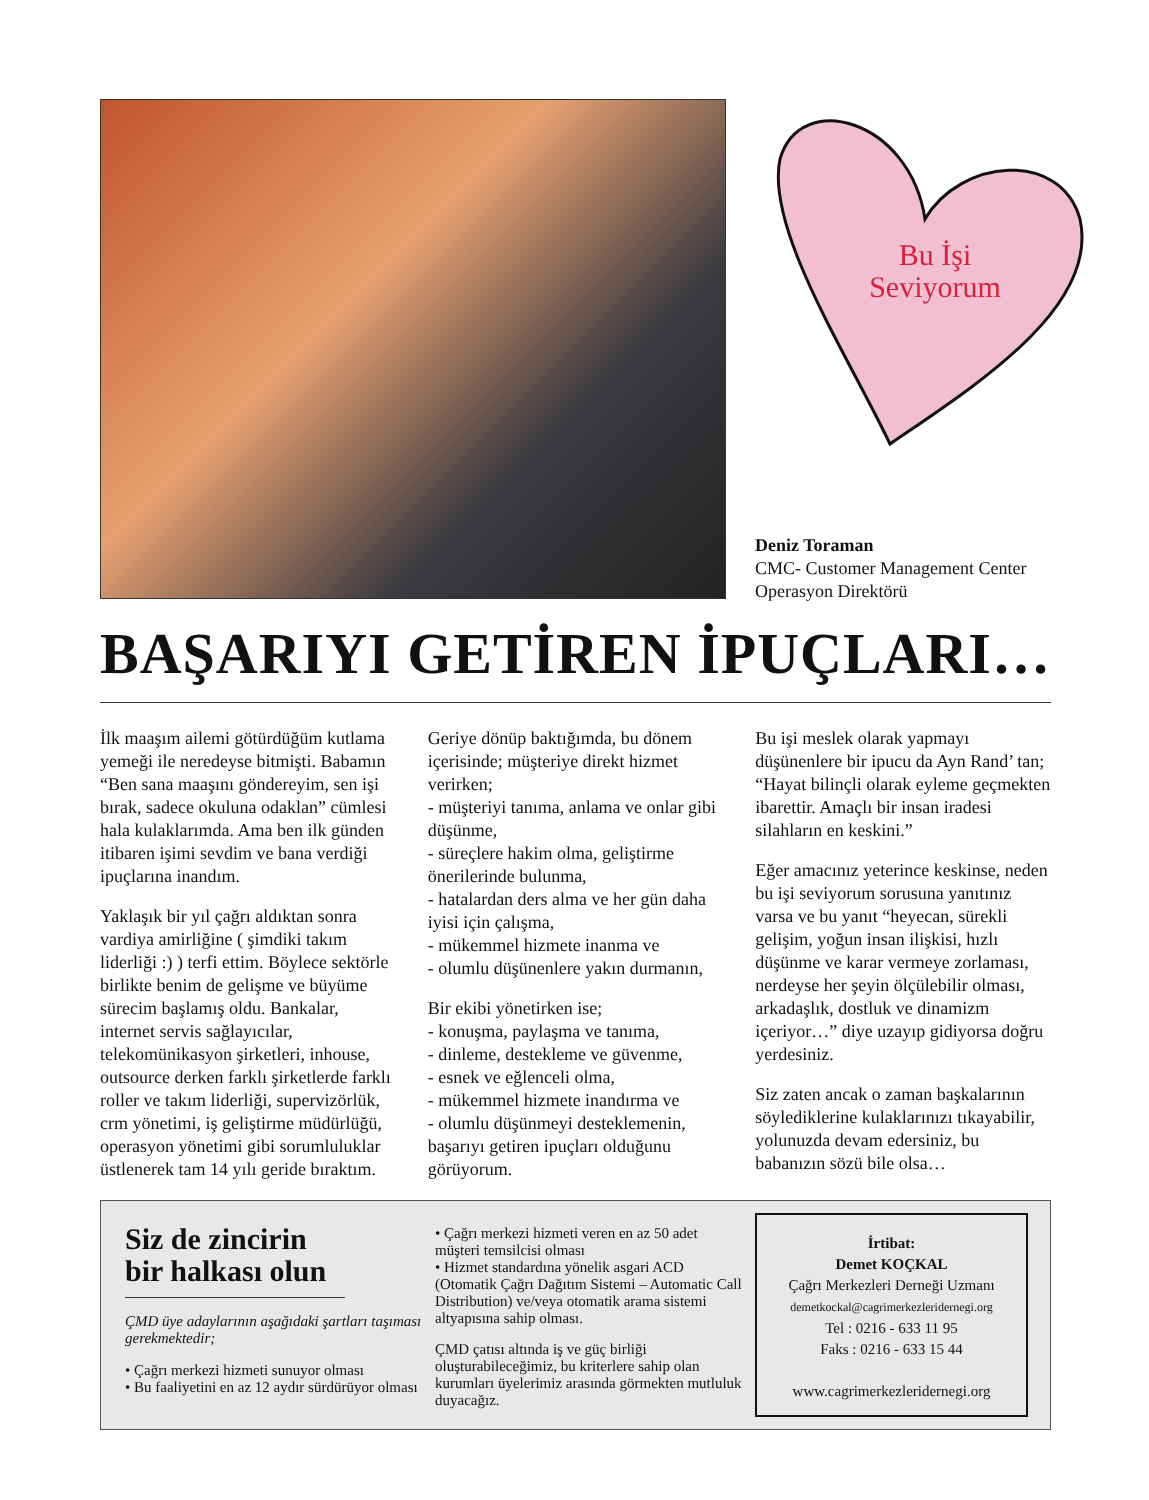Bu İşi Seviyorum
Deniz Toraman
CMC- Customer Management Center
Operasyon Direktörü
BAŞARIYI GETİREN İPUÇLARI…
İlk maaşım ailemi götürdüğüm kutlama yemeği ile neredeyse bitmişti. Babamın “Ben sana maaşını göndereyim, sen işi bırak, sadece okuluna odaklan” cümlesi hala kulaklarımda. Ama ben ilk günden itibaren işimi sevdim ve bana verdiği ipuçlarına inandım.
Yaklaşık bir yıl çağrı aldıktan sonra vardiya amirliğine ( şimdiki takım liderliği :) ) terfi ettim. Böylece sektörle birlikte benim de gelişme ve büyüme sürecim başlamış oldu. Bankalar, internet servis sağlayıcılar, telekomünikasyon şirketleri, inhouse, outsource derken farklı şirketlerde farklı roller ve takım liderliği, supervizörlük, crm yönetimi, iş geliştirme müdürlüğü, operasyon yönetimi gibi sorumluluklar üstlenerek tam 14 yılı geride bıraktım.
Geriye dönüp baktığımda, bu dönem içerisinde; müşteriye direkt hizmet verirken;
- müşteriyi tanıma, anlama ve onlar gibi düşünme,
- süreçlere hakim olma, geliştirme önerilerinde bulunma,
- hatalardan ders alma ve her gün daha iyisi için çalışma,
- mükemmel hizmete inanma ve
- olumlu düşünenlere yakın durmanın,
Bir ekibi yönetirken ise;
- konuşma, paylaşma ve tanıma,
- dinleme, destekleme ve güvenme,
- esnek ve eğlenceli olma,
- mükemmel hizmete inandırma ve
- olumlu düşünmeyi desteklemenin, başarıyı getiren ipuçları olduğunu görüyorum.
Bu işi meslek olarak yapmayı düşünenlere bir ipucu da Ayn Rand’ tan; “Hayat bilinçli olarak eyleme geçmekten ibarettir. Amaçlı bir insan iradesi silahların en keskini.”
Eğer amacınız yeterince keskinse, neden bu işi seviyorum sorusuna yanıtınız varsa ve bu yanıt “heyecan, sürekli gelişim, yoğun insan ilişkisi, hızlı düşünme ve karar vermeye zorlaması, nerdeyse her şeyin ölçülebilir olması, arkadaşlık, dostluk ve dinamizm içeriyor…” diye uzayıp gidiyorsa doğru yerdesiniz.
Siz zaten ancak o zaman başkalarının söylediklerine kulaklarınızı tıkayabilir, yolunuzda devam edersiniz, bu babanızın sözü bile olsa…
Siz de zincirin bir halkası olun
ÇMD üye adaylarının aşağıdaki şartları taşıması gerekmektedir;
• Çağrı merkezi hizmeti sunuyor olması
• Bu faaliyetini en az 12 aydır sürdürüyor olması
• Çağrı merkezi hizmeti veren en az 50 adet müşteri temsilcisi olması
• Hizmet standardına yönelik asgari ACD (Otomatik Çağrı Dağıtım Sistemi – Automatic Call Distribution) ve/veya otomatik arama sistemi altyapısına sahip olması.
ÇMD çatısı altında iş ve güç birliği oluşturabileceğimiz, bu kriterlere sahip olan kurumları üyelerimiz arasında görmekten mutluluk duyacağız.
İrtibat:
Demet KOÇKAL
Çağrı Merkezleri Derneği Uzmanı
demetkockal@cagrimerkezleridernegi.org
Tel : 0216 - 633 11 95
Faks : 0216 - 633 15 44
www.cagrimerkezleridernegi.org